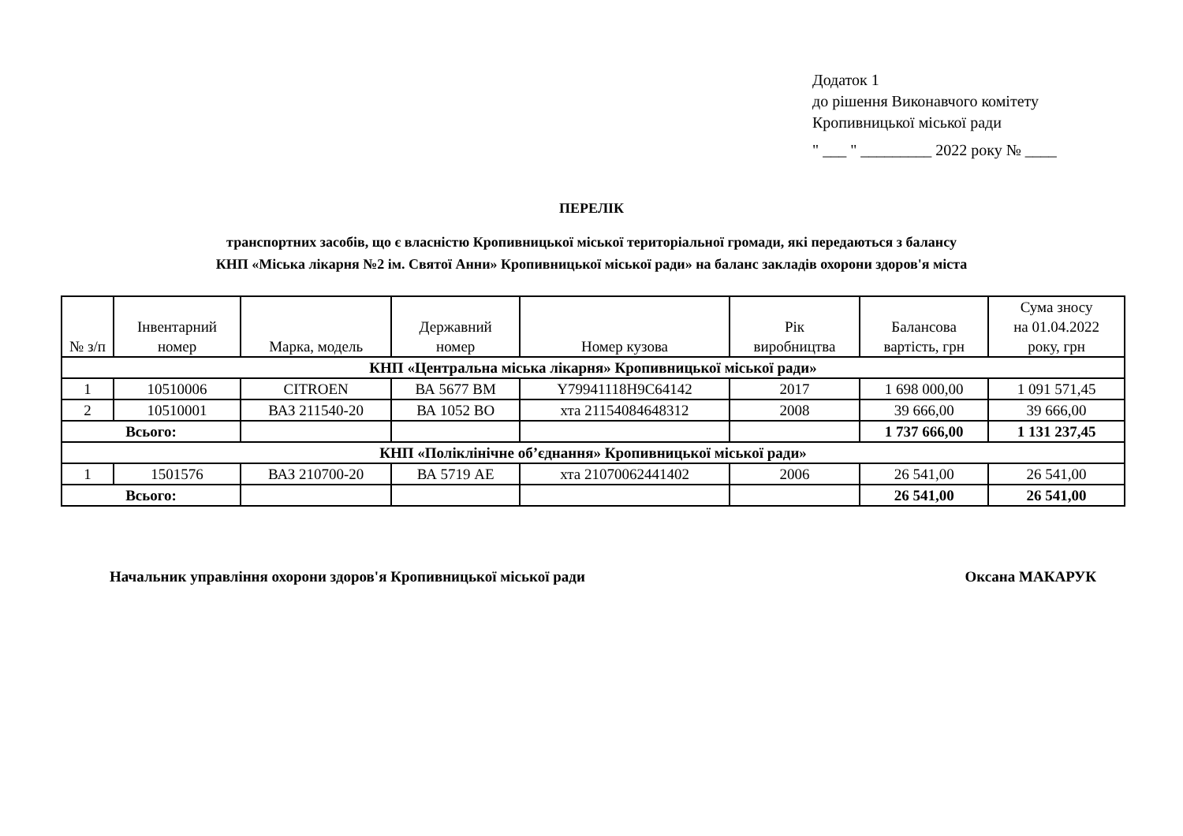Додаток 1
до рішення Виконавчого комітету
Кропивницької міської ради
" ___ " _________ 2022 року № ____
ПЕРЕЛІК
транспортних засобів, що є власністю Кропивницької міської територіальної громади, які передаються з балансу
КНП «Міська лікарня №2 ім. Святої Анни» Кропивницької міської ради» на баланс закладів охорони здоров'я міста
| № з/п | Інвентарний номер | Марка, модель | Державний номер | Номер кузова | Рік виробництва | Балансова вартість, грн | Сума зносу на 01.04.2022 року, грн |
| --- | --- | --- | --- | --- | --- | --- | --- |
| КНП «Центральна міська лікарня» Кропивницької міської ради» | | | | | | | |
| 1 | 10510006 | CITROEN | ВА 5677 ВМ | Y79941118H9C64142 | 2017 | 1 698 000,00 | 1 091 571,45 |
| 2 | 10510001 | ВАЗ 211540-20 | ВА 1052 ВО | хта 21154084648312 | 2008 | 39 666,00 | 39 666,00 |
| Всього: | | | | | | 1 737 666,00 | 1 131 237,45 |
| КНП «Поліклінічне об’єднання» Кропивницької міської ради» | | | | | | | |
| 1 | 1501576 | ВАЗ 210700-20 | ВА 5719 АЕ | хта 21070062441402 | 2006 | 26 541,00 | 26 541,00 |
| Всього: | | | | | | 26 541,00 | 26 541,00 |
Начальник управління охорони здоров'я Кропивницької міської ради Оксана МАКАРУК